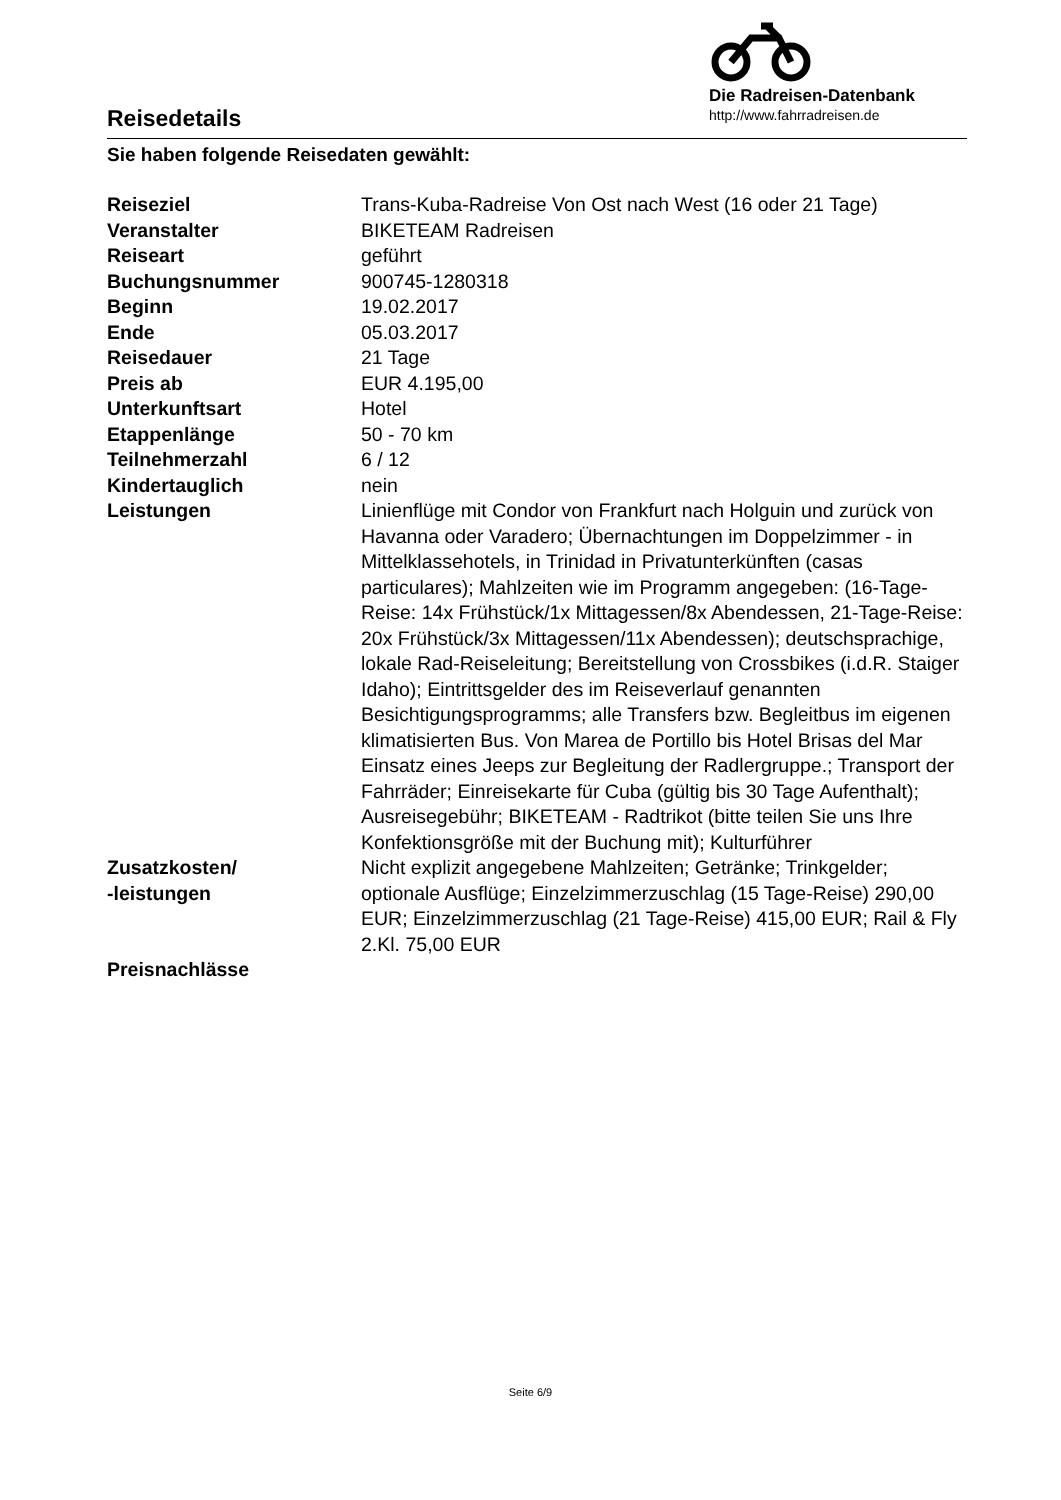Reisedetails
Die Radreisen-Datenbank
http://www.fahrradreisen.de
Sie haben folgende Reisedaten gewählt:
| Reiseziel | Trans-Kuba-Radreise Von Ost nach West (16 oder 21 Tage) |
| Veranstalter | BIKETEAM Radreisen |
| Reiseart | geführt |
| Buchungsnummer | 900745-1280318 |
| Beginn | 19.02.2017 |
| Ende | 05.03.2017 |
| Reisedauer | 21 Tage |
| Preis ab | EUR 4.195,00 |
| Unterkunftsart | Hotel |
| Etappenlänge | 50 - 70 km |
| Teilnehmerzahl | 6 / 12 |
| Kindertauglich | nein |
| Leistungen | Linienflüge mit Condor von Frankfurt nach Holguin und zurück von Havanna oder Varadero; Übernachtungen im Doppelzimmer - in Mittelklassehotels, in Trinidad in Privatunterkünften (casas particulares); Mahlzeiten wie im Programm angegeben: (16-Tage-Reise: 14x Frühstück/1x Mittagessen/8x Abendessen, 21-Tage-Reise: 20x Frühstück/3x Mittagessen/11x Abendessen); deutschsprachige, lokale Rad-Reiseleitung; Bereitstellung von Crossbikes (i.d.R. Staiger Idaho); Eintrittsgelder des im Reiseverlauf genannten Besichtigungsprogramms; alle Transfers bzw. Begleitbus im eigenen klimatisierten Bus. Von Marea de Portillo bis Hotel Brisas del Mar Einsatz eines Jeeps zur Begleitung der Radlergruppe.; Transport der Fahrräder; Einreisekarte für Cuba (gültig bis 30 Tage Aufenthalt); Ausreisegebühr; BIKETEAM - Radtrikot (bitte teilen Sie uns Ihre Konfektionsgröße mit der Buchung mit); Kulturführer |
| Zusatzkosten/ -leistungen | Nicht explizit angegebene Mahlzeiten; Getränke; Trinkgelder; optionale Ausflüge; Einzelzimmerzuschlag (15 Tage-Reise) 290,00 EUR; Einzelzimmerzuschlag (21 Tage-Reise) 415,00 EUR; Rail & Fly 2.Kl. 75,00 EUR |
| Preisnachlässe | |
Seite 6/9